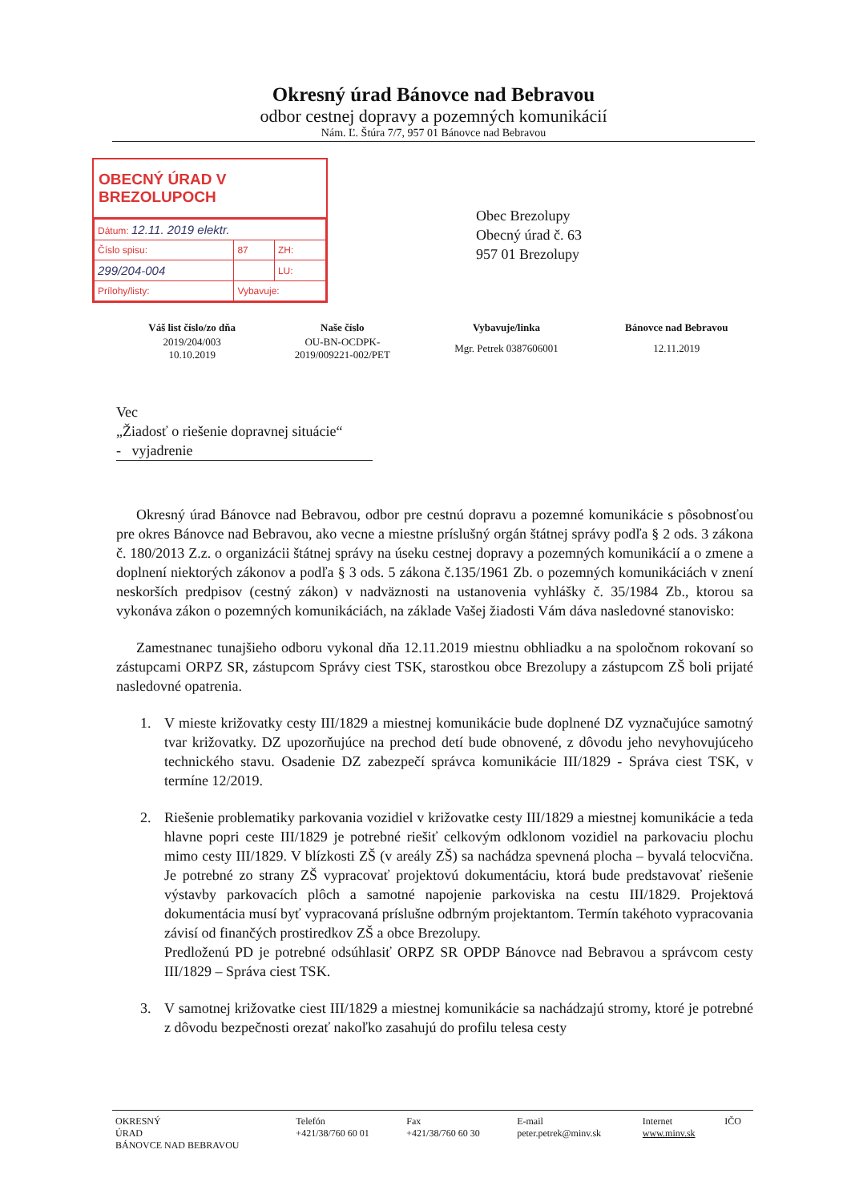Okresný úrad Bánovce nad Bebravou
odbor cestnej dopravy a pozemných komunikácií
Nám. Ľ. Štúra 7/7, 957 01 Bánovce nad Bebravou
OBECNÝ ÚRAD V BREZOLUPOCH
| Dátum: 12.11. 2019 elektr. | | |
| Číslo spisu: | 87 | ZH: |
| 299/204-004 | | LU: |
| Prílohy/listy: | Vybavuje: | |
Obec Brezolupy
Obecný úrad č. 63
957 01 Brezolupy
| Váš list číslo/zo dňa | Naše číslo | Vybavuje/linka | Bánovce nad Bebravou |
| --- | --- | --- | --- |
| 2019/204/003 10.10.2019 | OU-BN-OCDPK- 2019/009221-002/PET | Mgr. Petrek 0387606001 | 12.11.2019 |
Vec
„Žiadosť o riešenie dopravnej situácie“
- vyjadrenie
Okresný úrad Bánovce nad Bebravou, odbor pre cestnú dopravu a pozemné komunikácie s pôsobnosťou pre okres Bánovce nad Bebravou, ako vecne a miestne príslušný orgán štátnej správy podľa § 2 ods. 3 zákona č. 180/2013 Z.z. o organizácii štátnej správy na úseku cestnej dopravy a pozemných komunikácií a o zmene a doplnení niektorých zákonov a podľa § 3 ods. 5 zákona č.135/1961 Zb. o pozemných komunikáciách v znení neskorších predpisov (cestný zákon) v nadväznosti na ustanovenia vyhlášky č. 35/1984 Zb., ktorou sa vykonáva zákon o pozemných komunikáciách, na základe Vašej žiadosti Vám dáva nasledovné stanovisko:
Zamestnanec tunajšieho odboru vykonal dňa 12.11.2019 miestnu obhliadku a na spoločnom rokovaní so zástupcami ORPZ SR, zástupcom Správy ciest TSK, starostkou obce Brezolupy a zástupcom ZŠ boli prijaté nasledovné opatrenia.
1. V mieste križovatky cesty III/1829 a miestnej komunikácie bude doplnené DZ vyznačujúce samotný tvar križovatky. DZ upozorňujúce na prechod detí bude obnovené, z dôvodu jeho nevyhovujúceho technického stavu. Osadenie DZ zabezpečí správca komunikácie III/1829 - Správa ciest TSK, v termíne 12/2019.
2. Riešenie problematiky parkovania vozidiel v križovatke cesty III/1829 a miestnej komunikácie a teda hlavne popri ceste III/1829 je potrebné riešiť celkovým odklonom vozidiel na parkovaciu plochu mimo cesty III/1829. V blízkosti ZŠ (v areály ZŠ) sa nachádza spevnená plocha – byvalá telocvična. Je potrebné zo strany ZŠ vypracovať projektovú dokumentáciu, ktorá bude predstavovať riešenie výstavby parkovacích plôch a samotné napojenie parkoviska na cestu III/1829. Projektová dokumentácia musí byť vypracovaná príslušne odbrným projektantom. Termín takéhoto vypracovania závisí od finančých prostiredkov ZŠ a obce Brezolupy.
Predloženú PD je potrebné odsúhlasiť ORPZ SR OPDP Bánovce nad Bebravou a správcom cesty III/1829 – Správa ciest TSK.
3. V samotnej križovatke ciest III/1829 a miestnej komunikácie sa nachádzajú stromy, ktoré je potrebné z dôvodu bezpečnosti orezať nakoľko zasahujú do profilu telesa cesty
| OKRESNÝ ÚRAD BÁNOVCE NAD BEBRAVOU | Telefón +421/38/760 60 01 | Fax +421/38/760 60 30 | E-mail peter.petrek@minv.sk | Internet www.minv.sk | IČO |